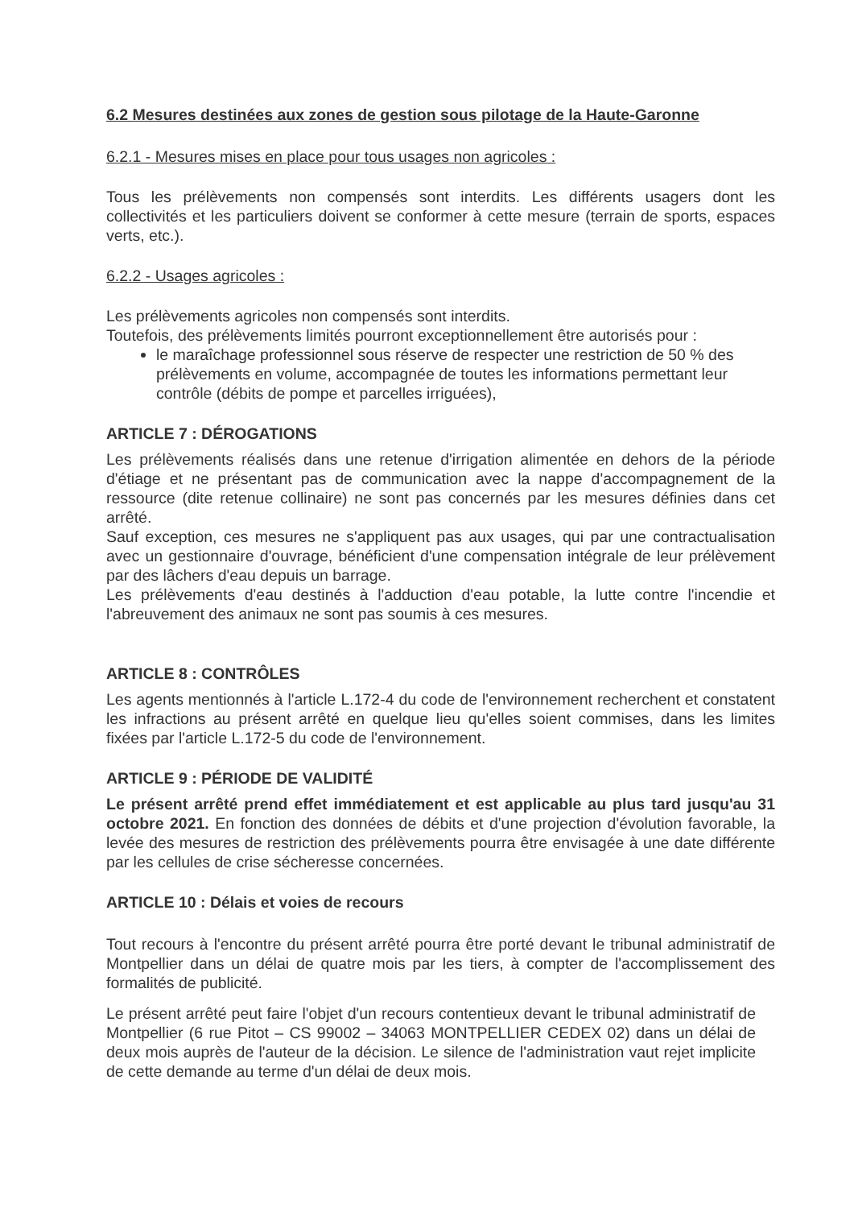6.2 Mesures destinées aux zones de gestion sous pilotage de la Haute-Garonne
6.2.1 - Mesures mises en place pour tous usages non agricoles :
Tous les prélèvements non compensés sont interdits. Les différents usagers dont les collectivités et les particuliers doivent se conformer à cette mesure (terrain de sports, espaces verts, etc.).
6.2.2 - Usages agricoles :
Les prélèvements agricoles non compensés sont interdits.
Toutefois, des prélèvements limités pourront exceptionnellement être autorisés pour :
le maraîchage professionnel sous réserve de respecter une restriction de 50 % des prélèvements en volume, accompagnée de toutes les informations permettant leur contrôle (débits de pompe et parcelles irriguées),
ARTICLE 7 : DÉROGATIONS
Les prélèvements réalisés dans une retenue d'irrigation alimentée en dehors de la période d'étiage et ne présentant pas de communication avec la nappe d'accompagnement de la ressource (dite retenue collinaire) ne sont pas concernés par les mesures définies dans cet arrêté.
Sauf exception, ces mesures ne s'appliquent pas aux usages, qui par une contractualisation avec un gestionnaire d'ouvrage, bénéficient d'une compensation intégrale de leur prélèvement par des lâchers d'eau depuis un barrage.
Les prélèvements d'eau destinés à l'adduction d'eau potable, la lutte contre l'incendie et l'abreuvement des animaux ne sont pas soumis à ces mesures.
ARTICLE 8 : CONTRÔLES
Les agents mentionnés à l'article L.172-4 du code de l'environnement recherchent et constatent les infractions au présent arrêté en quelque lieu qu'elles soient commises, dans les limites fixées par l'article L.172-5 du code de l'environnement.
ARTICLE 9 : PÉRIODE DE VALIDITÉ
Le présent arrêté prend effet immédiatement et est applicable au plus tard jusqu'au 31 octobre 2021. En fonction des données de débits et d'une projection d'évolution favorable, la levée des mesures de restriction des prélèvements pourra être envisagée à une date différente par les cellules de crise sécheresse concernées.
ARTICLE 10 : Délais et voies de recours
Tout recours à l'encontre du présent arrêté pourra être porté devant le tribunal administratif de Montpellier dans un délai de quatre mois par les tiers, à compter de l'accomplissement des formalités de publicité.
Le présent arrêté peut faire l'objet d'un recours contentieux devant le tribunal administratif de Montpellier (6 rue Pitot – CS 99002 – 34063 MONTPELLIER CEDEX 02) dans un délai de deux mois auprès de l'auteur de la décision. Le silence de l'administration vaut rejet implicite de cette demande au terme d'un délai de deux mois.